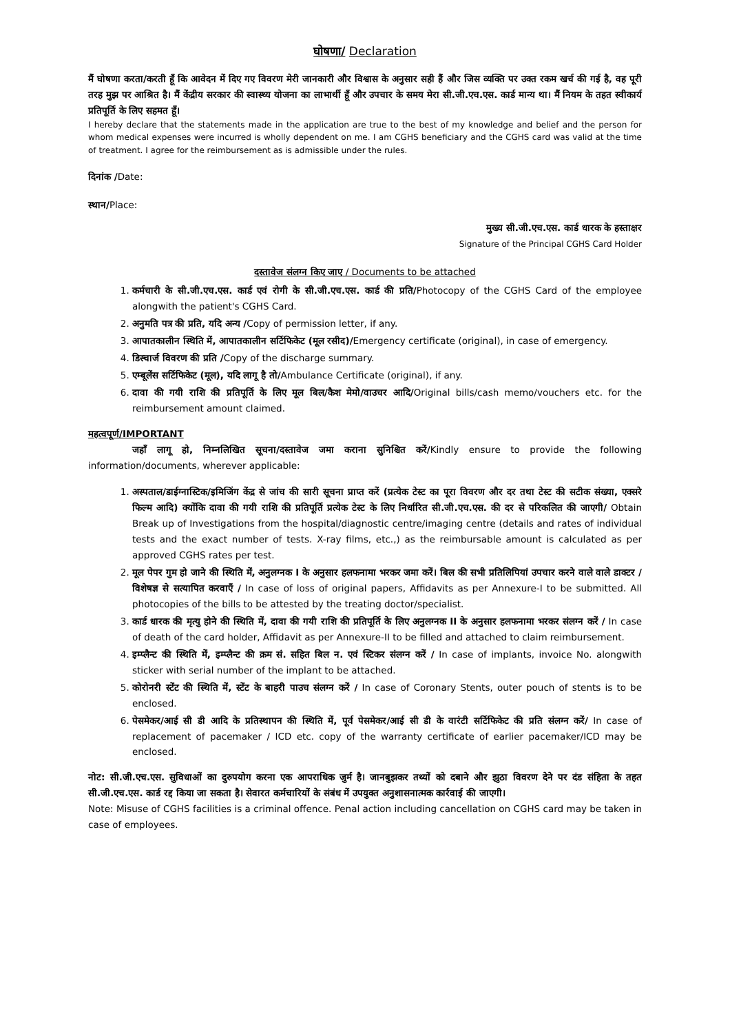घोषणा/ Declaration
मैं घोषणा करता/करती हूँ कि आवेदन में दिए गए विवरण मेरी जानकारी और विश्वास के अनुसार सही हैं और जिस व्यक्ति पर उक्त रकम खर्च की गई है, वह पूरी तरह मुझ पर आश्रित है। मैं केंद्रीय सरकार की स्वास्थ्य योजना का लाभार्थी हूँ और उपचार के समय मेरा सी.जी.एच.एस. कार्ड मान्य था। मैं नियम के तहत स्वीकार्य प्रतिपूर्ति के लिए सहमत हूँ।
I hereby declare that the statements made in the application are true to the best of my knowledge and belief and the person for whom medical expenses were incurred is wholly dependent on me. I am CGHS beneficiary and the CGHS card was valid at the time of treatment. I agree for the reimbursement as is admissible under the rules.
दिनांक /Date:
स्थान/Place:
मुख्य सी.जी.एच.एस. कार्ड धारक के हस्ताक्षर
Signature of the Principal CGHS Card Holder
दस्तावेज संलग्न किए जाए / Documents to be attached
1. कर्मचारी के सी.जी.एच.एस. कार्ड एवं रोगी के सी.जी.एच.एस. कार्ड की प्रति/Photocopy of the CGHS Card of the employee alongwith the patient's CGHS Card.
2. अनुमति पत्र की प्रति, यदि अन्य /Copy of permission letter, if any.
3. आपातकालीन स्थिति में, आपातकालीन सर्टिफिकेट (मूल रसीद)/Emergency certificate (original), in case of emergency.
4. डिस्चार्ज विवरण की प्रति /Copy of the discharge summary.
5. एम्बूलेंस सर्टिफिकेट (मूल), यदि लागू है तो/Ambulance Certificate (original), if any.
6. दावा की गयी राशि की प्रतिपूर्ति के लिए मूल बिल/कैश मेमो/वाउचर आदि/Original bills/cash memo/vouchers etc. for the reimbursement amount claimed.
महत्वपूर्ण/IMPORTANT
जहाँ लागू हो, निम्नलिखित सूचना/दस्तावेज जमा कराना सुनिश्चित करें/Kindly ensure to provide the following information/documents, wherever applicable:
1. अस्पताल/डाईग्नास्टिक/इमिजिंग केंद्र से जांच की सारी सूचना प्राप्त करें (प्रत्येक टेस्ट का पूरा विवरण और दर तथा टेस्ट की सटीक संख्या, एक्सरे फिल्म आदि) क्योंकि दावा की गयी राशि की प्रतिपूर्ति प्रत्येक टेस्ट के लिए निर्धारित सी.जी.एच.एस. की दर से परिकलित की जाएगी/ Obtain Break up of Investigations from the hospital/diagnostic centre/imaging centre (details and rates of individual tests and the exact number of tests. X-ray films, etc.,) as the reimbursable amount is calculated as per approved CGHS rates per test.
2. मूल पेपर गुम हो जाने की स्थिति में, अनुलग्नक I के अनुसार हलफनामा भरकर जमा करें। बिल की सभी प्रतिलिपियां उपचार करने वाले वाले डाक्टर /विशेषज्ञ से सत्यापित करवाएँ / In case of loss of original papers, Affidavits as per Annexure-I to be submitted. All photocopies of the bills to be attested by the treating doctor/specialist.
3. कार्ड धारक की मृत्यु होने की स्थिति में, दावा की गयी राशि की प्रतिपूर्ति के लिए अनुलग्नक II के अनुसार हलफनामा भरकर संलग्न करें / In case of death of the card holder, Affidavit as per Annexure-II to be filled and attached to claim reimbursement.
4. इम्प्लैन्ट की स्थिति में, इम्प्लैन्ट की क्रम सं. सहित बिल न. एवं स्टिकर संलग्न करें / In case of implants, invoice No. alongwith sticker with serial number of the implant to be attached.
5. कोरोनरी स्टेंट की स्थिति में, स्टेंट के बाहरी पाउच संलग्न करें / In case of Coronary Stents, outer pouch of stents is to be enclosed.
6. पेसमेकर/आई सी डी आदि के प्रतिस्थापन की स्थिति में, पूर्व पेसमेकर/आई सी डी के वारंटी सर्टिफिकेट की प्रति संलग्न करें/ In case of replacement of pacemaker / ICD etc. copy of the warranty certificate of earlier pacemaker/ICD may be enclosed.
नोट: सी.जी.एच.एस. सुविधाओं का दुरुपयोग करना एक आपराधिक जुर्म है। जानबुझकर तथ्यों को दबाने और झुठा विवरण देने पर दंड संहिता के तहत सी.जी.एच.एस. कार्ड रद्द किया जा सकता है। सेवारत कर्मचारियों के संबंध में उपयुक्त अनुशासनात्मक कार्रवाई की जाएगी।
Note: Misuse of CGHS facilities is a criminal offence. Penal action including cancellation on CGHS card may be taken in case of employees.